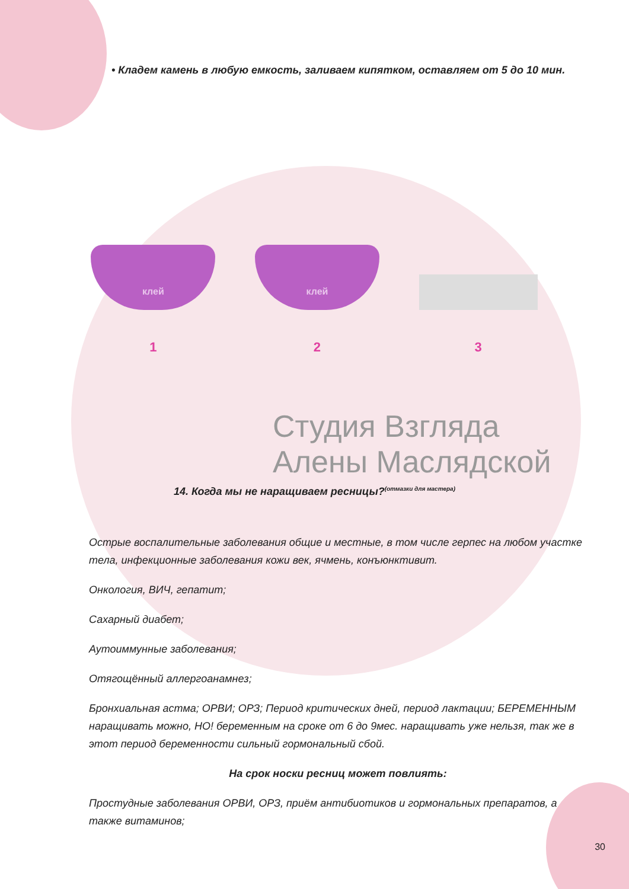• Кладем камень в любую емкость, заливаем кипятком, оставляем от 5 до 10 мин.
клей
1
клей
2
3
Студия Взгляда
Алены Масляд­ской
14. Когда мы не наращиваем ресницы?<sup>(отмазки для мастера)</sup>
Острые воспалительные заболевания общие и местные, в том числе герпес на любом участке тела, инфекционные заболевания кожи век, ячмень, конъюнктивит.
Онкология, ВИЧ, гепатит;
Сахарный диабет;
Аутоиммунные заболевания;
Отягощённый аллергоанамнез;
Бронхиальная астма; ОРВИ; ОРЗ; Период критических дней, период лактации; БЕРЕМЕННЫМ наращивать можно, НО! беременным на сроке от 6 до 9мес. наращивать уже нельзя, так же в этот период беременности сильный гормональный сбой.
На срок носки ресниц может повлиять:
Простудные заболевания ОРВИ, ОРЗ, приём антибиотиков и гормональных препаратов, а также витаминов;
30